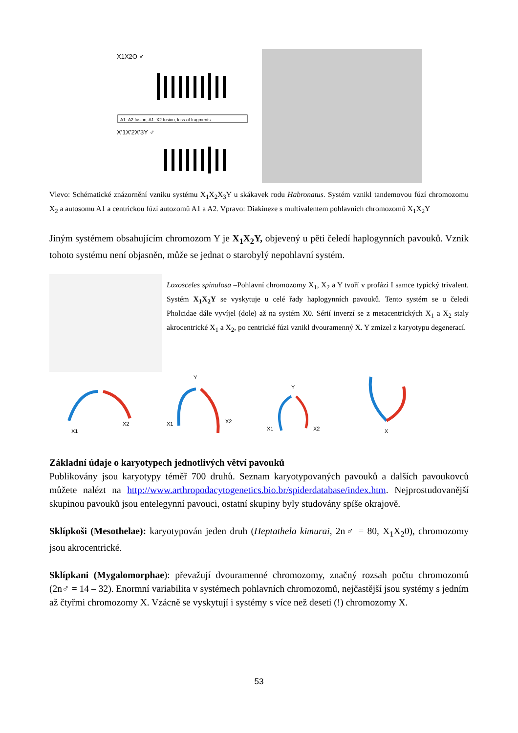X1X2O ♂
A1–A2 fusion, A1–X2 fusion, loss of fragments
X'1X'2X'3Y ♂
Vlevo: Schématické znázornění vzniku systému X<sub>1</sub>X<sub>2</sub>X<sub>3</sub>Y u skákavek rodu Habronatus. Systém vznikl tandemovou fúzí chromozomu X<sub>2</sub> a autosomu A1 a centrickou fúzí autozomů A1 a A2. Vpravo: Diakineze s multivalentem pohlavních chromozomů X<sub>1</sub>X<sub>2</sub>Y
Jiným systémem obsahujícím chromozom Y je X<sub>1</sub>X<sub>2</sub>Y, objevený u pěti čeledí haplogynních pavouků. Vznik tohoto systému není objasněn, může se jednat o starobylý nepohlavní systém.
Loxosceles spinulosa –Pohlavní chromozomy X<sub>1</sub>, X<sub>2</sub> a Y tvoří v profázi I samce typický trivalent. Systém X<sub>1</sub>X<sub>2</sub>Y se vyskytuje u celé řady haplogynních pavouků. Tento systém se u čeledi Pholcidae dále vyvíjel (dole) až na systém X0. Sérií inverzí se z metacentrických X<sub>1</sub> a X<sub>2</sub> staly akrocentrické X<sub>1</sub> a X<sub>2</sub>, po centrické fúzi vznikl dvouramenný X. Y zmizel z karyotypu degenerací.
X1
X2
Y
X1
X2
Y
X1
X2
X
Základní údaje o karyotypech jednotlivých větví pavouků
Publikovány jsou karyotypy téměř 700 druhů. Seznam karyotypovaných pavouků a dalších pavoukovců můžete nalézt na http://www.arthropodacytogenetics.bio.br/spiderdatabase/index.htm. Nejprostudovanější skupinou pavouků jsou entelegynní pavouci, ostatní skupiny byly studovány spíše okrajově.
Sklípkoši (Mesothelae): karyotypován jeden druh (Heptathela kimurai, 2n♂ = 80, X<sub>1</sub>X<sub>2</sub>0), chromozomy jsou akrocentrické.
Sklípkani (Mygalomorphae): převažují dvouramenné chromozomy, značný rozsah počtu chromozomů (2n♂ = 14 – 32). Enormní variabilita v systémech pohlavních chromozomů, nejčastější jsou systémy s jedním až čtyřmi chromozomy X. Vzácně se vyskytují i systémy s více než deseti (!) chromozomy X.
53